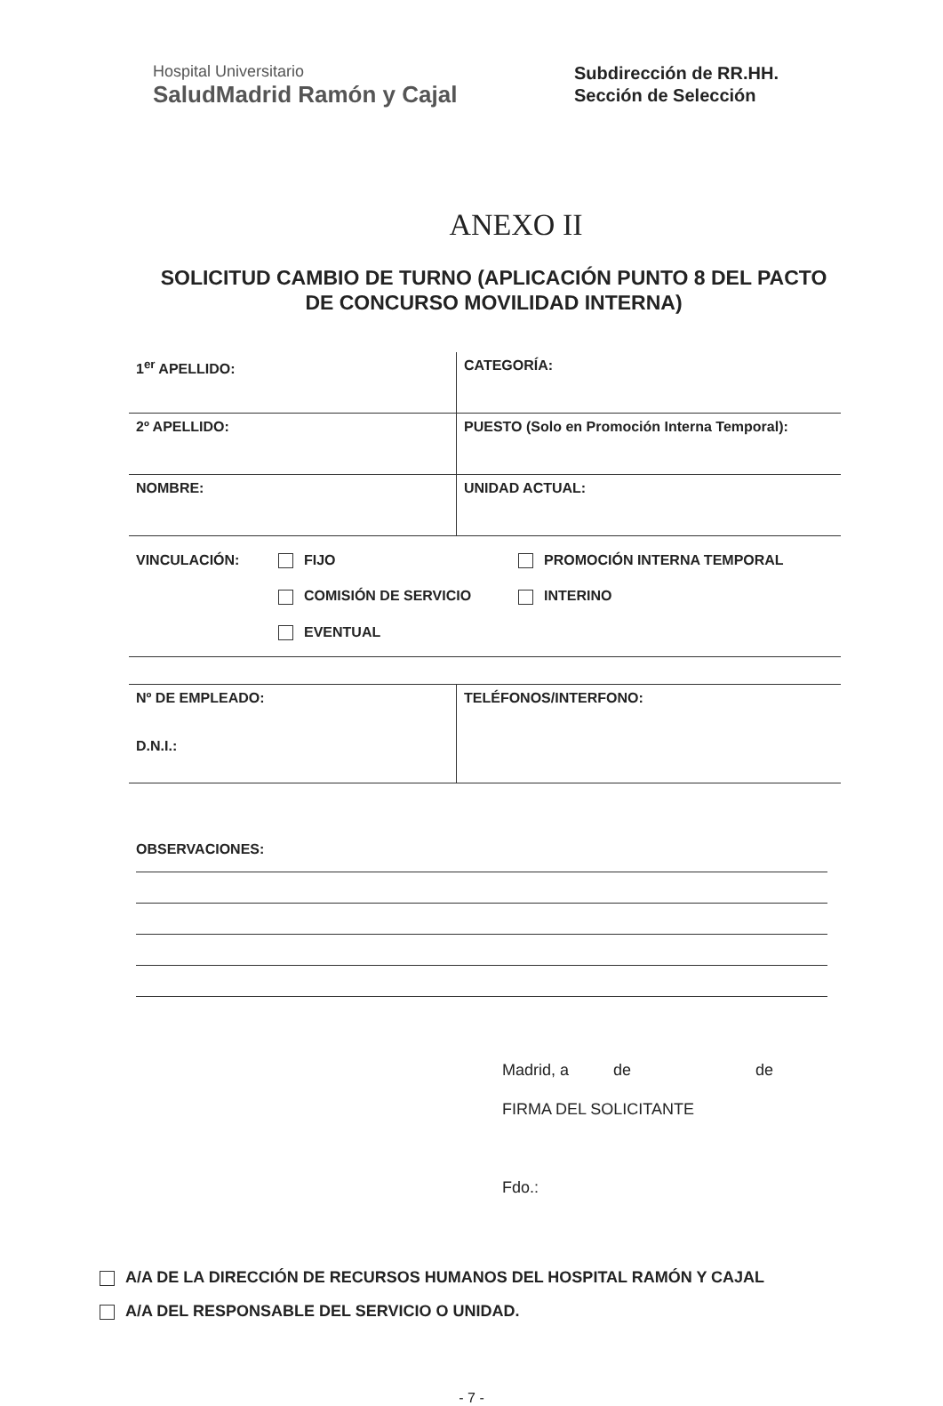Hospital Universitario
SaludMadrid Ramón y Cajal
Subdirección de RR.HH.
Sección de Selección
ANEXO II
SOLICITUD CAMBIO DE TURNO (APLICACIÓN PUNTO 8 DEL PACTO DE CONCURSO MOVILIDAD INTERNA)
1<sup>er</sup> APELLIDO: CATEGORÍA:
2º APELLIDO: PUESTO (Solo en Promoción Interna Temporal):
NOMBRE: UNIDAD ACTUAL:
VINCULACIÓN:
FIJO
PROMOCIÓN INTERNA TEMPORAL
COMISIÓN DE SERVICIO
INTERINO
EVENTUAL
Nº DE EMPLEADO:
D.N.I.:
TELÉFONOS/INTERFONO:
OBSERVACIONES:
Madrid, a de de
FIRMA DEL SOLICITANTE
Fdo.:
A/A DE LA DIRECCIÓN DE RECURSOS HUMANOS DEL HOSPITAL RAMÓN Y CAJAL
A/A DEL RESPONSABLE DEL SERVICIO O UNIDAD.
- 7 -